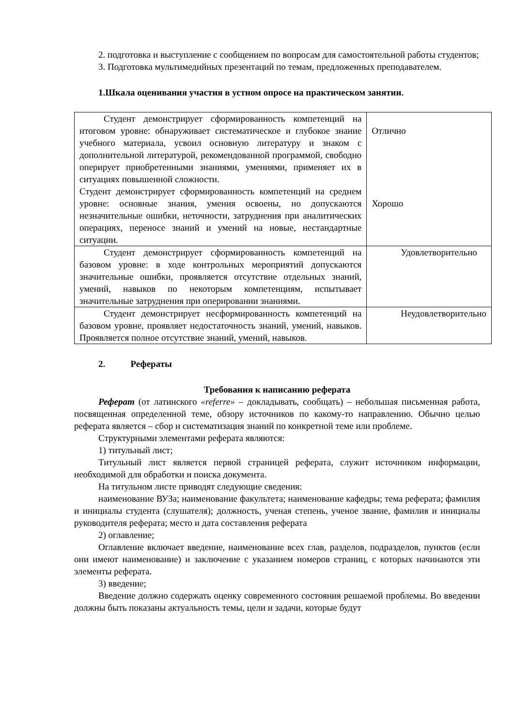2. подготовка и выступление с сообщением по вопросам для самостоятельной работы студентов;
3. Подготовка мультимедийных презентаций по темам, предложенных преподавателем.
1.Шкала оценивания участия в устном опросе на практическом занятии.
| Студент демонстрирует сформированность компетенций на итоговом уровне: обнаруживает систематическое и глубокое знание учебного материала, усвоил основную литературу и знаком с дополнительной литературой, рекомендованной программой, свободно оперирует приобретенными знаниями, умениями, применяет их в ситуациях повышенной сложности. Студент демонстрирует сформированность компетенций на среднем уровне: основные знания, умения освоены, но допускаются незначительные ошибки, неточности, затруднения при аналитических операциях, переносе знаний и умений на новые, нестандартные ситуации. | Отлично Хорошо |
| Студент демонстрирует сформированность компетенций на базовом уровне: в ходе контрольных мероприятий допускаются значительные ошибки, проявляется отсутствие отдельных знаний, умений, навыков по некоторым компетенциям, испытывает значительные затруднения при оперировании знаниями. | Удовлетворительно |
| Студент демонстрирует несформированность компетенций на базовом уровне, проявляет недостаточность знаний, умений, навыков. Проявляется полное отсутствие знаний, умений, навыков. | Неудовлетворительно |
2. Рефераты
Требования к написанию реферата
Реферат (от латинского «referre» – докладывать, сообщать) – небольшая письменная работа, посвященная определенной теме, обзору источников по какому-то направлению. Обычно целью реферата является – сбор и систематизация знаний по конкретной теме или проблеме.
Структурными элементами реферата являются:
1) титульный лист;
Титульный лист является первой страницей реферата, служит источником информации, необходимой для обработки и поиска документа.
На титульном листе приводят следующие сведения:
наименование ВУЗа; наименование факультета; наименование кафедры; тема реферата; фамилия и инициалы студента (слушателя); должность, ученая степень, ученое звание, фамилия и инициалы руководителя реферата; место и дата составления реферата
2) оглавление;
Оглавление включает введение, наименование всех глав, разделов, подразделов, пунктов (если они имеют наименование) и заключение с указанием номеров страниц, с которых начинаются эти элементы реферата.
3) введение;
Введение должно содержать оценку современного состояния решаемой проблемы. Во введении должны быть показаны актуальность темы, цели и задачи, которые будут